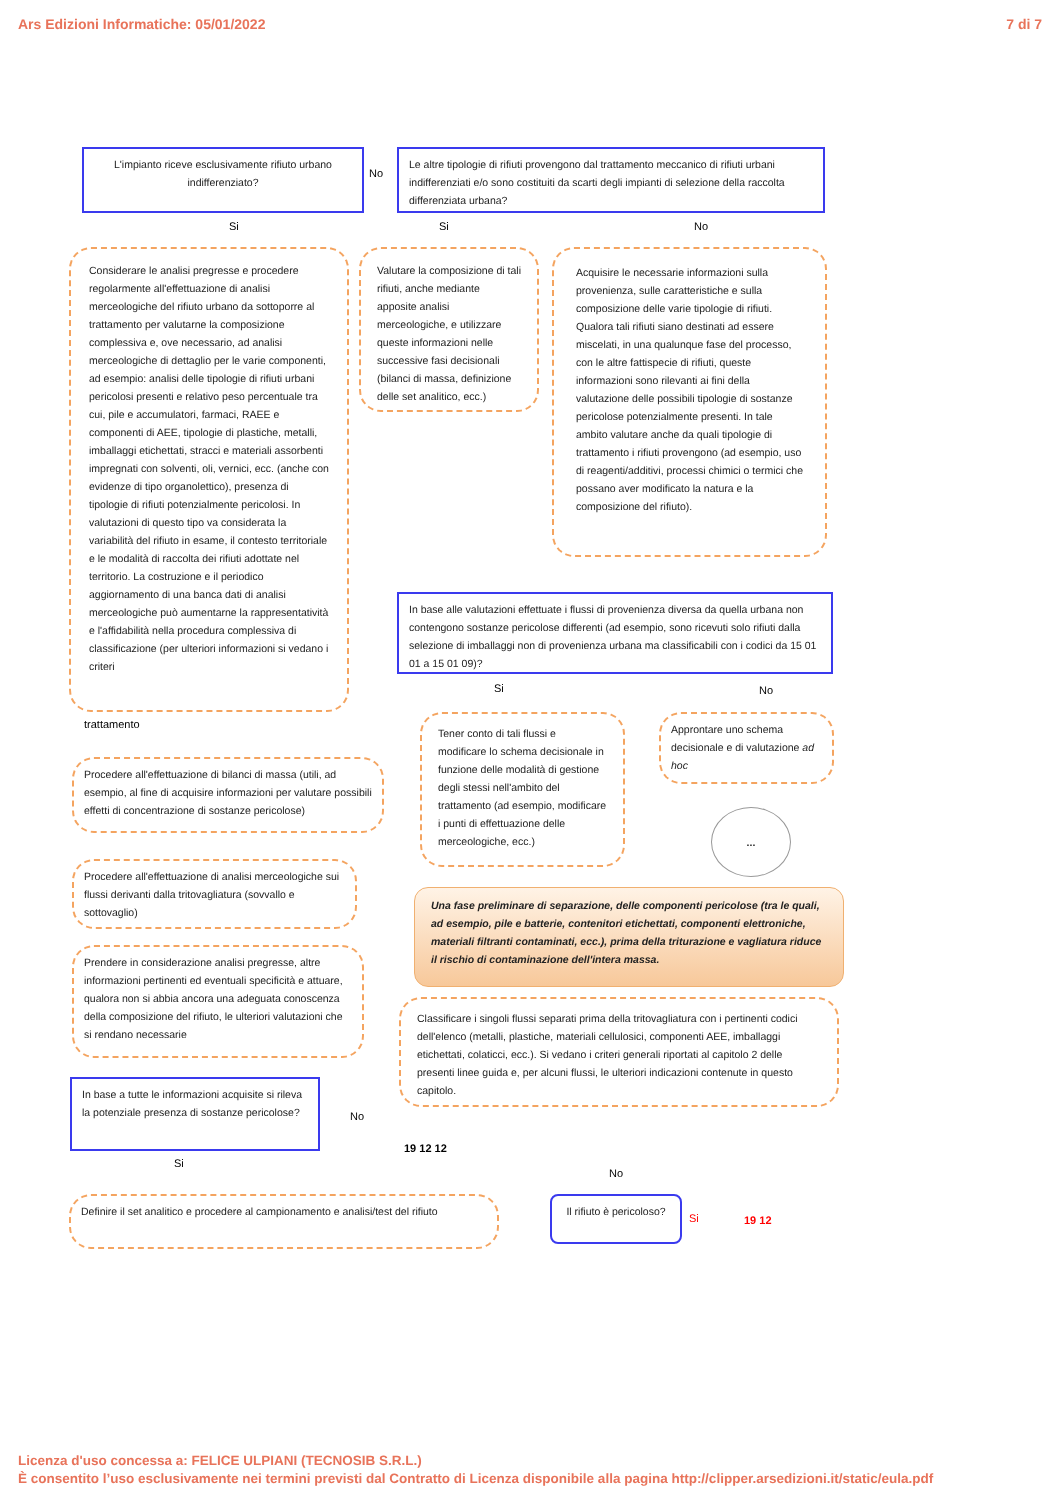Ars Edizioni Informatiche: 05/01/2022 7 di 7
L'impianto riceve esclusivamente rifiuto urbano indifferenziato?
No
Le altre tipologie di rifiuti provengono dal trattamento meccanico di rifiuti urbani indifferenziati e/o sono costituiti da scarti degli impianti di selezione della raccolta differenziata urbana?
Si Si No
Considerare le analisi pregresse e procedere regolarmente all'effettuazione di analisi merceologiche del rifiuto urbano da sottoporre al trattamento per valutarne la composizione complessiva e, ove necessario, ad analisi merceologiche di dettaglio per le varie componenti, ad esempio: analisi delle tipologie di rifiuti urbani pericolosi presenti e relativo peso percentuale tra cui, pile e accumulatori, farmaci, RAEE e componenti di AEE, tipologie di plastiche, metalli, imballaggi etichettati, stracci e materiali assorbenti impregnati con solventi, oli, vernici, ecc. (anche con evidenze di tipo organolettico), presenza di tipologie di rifiuti potenzialmente pericolosi. In valutazioni di questo tipo va considerata la variabilità del rifiuto in esame, il contesto territoriale e le modalità di raccolta dei rifiuti adottate nel territorio. La costruzione e il periodico aggiornamento di una banca dati di analisi merceologiche può aumentarne la rappresentatività e l'affidabilità nella procedura complessiva di classificazione (per ulteriori informazioni si vedano i criteri
Valutare la composizione di tali rifiuti, anche mediante apposite analisi merceologiche, e utilizzare queste informazioni nelle successive fasi decisionali (bilanci di massa, definizione delle set analitico, ecc.)
Acquisire le necessarie informazioni sulla provenienza, sulle caratteristiche e sulla composizione delle varie tipologie di rifiuti. Qualora tali rifiuti siano destinati ad essere miscelati, in una qualunque fase del processo, con le altre fattispecie di rifiuti, queste informazioni sono rilevanti ai fini della valutazione delle possibili tipologie di sostanze pericolose potenzialmente presenti. In tale ambito valutare anche da quali tipologie di trattamento i rifiuti provengono (ad esempio, uso di reagenti/additivi, processi chimici o termici che possano aver modificato la natura e la composizione del rifiuto).
In base alle valutazioni effettuate i flussi di provenienza diversa da quella urbana non contengono sostanze pericolose differenti (ad esempio, sono ricevuti solo rifiuti dalla selezione di imballaggi non di provenienza urbana ma classificabili con i codici da 15 01 01 a 15 01 09)?
trattamento
Si No
Procedere all'effettuazione di bilanci di massa (utili, ad esempio, al fine di acquisire informazioni per valutare possibili effetti di concentrazione di sostanze pericolose)
Tener conto di tali flussi e modificare lo schema decisionale in funzione delle modalità di gestione degli stessi nell'ambito del trattamento (ad esempio, modificare i punti di effettuazione delle merceologiche, ecc.)
Approntare uno schema decisionale e di valutazione ad hoc
...
Procedere all'effettuazione di analisi merceologiche sui flussi derivanti dalla tritovagliatura (sovvallo e sottovaglio)
Una fase preliminare di separazione, delle componenti pericolose (tra le quali, ad esempio, pile e batterie, contenitori etichettati, componenti elettroniche, materiali filtranti contaminati, ecc.), prima della triturazione e vagliatura riduce il rischio di contaminazione dell'intera massa.
Prendere in considerazione analisi pregresse, altre informazioni pertinenti ed eventuali specificità e attuare, qualora non si abbia ancora una adeguata conoscenza della composizione del rifiuto, le ulteriori valutazioni che si rendano necessarie
Classificare i singoli flussi separati prima della tritovagliatura con i pertinenti codici dell'elenco (metalli, plastiche, materiali cellulosici, componenti AEE, imballaggi etichettati, colaticci, ecc.). Si vedano i criteri generali riportati al capitolo 2 delle presenti linee guida e, per alcuni flussi, le ulteriori indicazioni contenute in questo capitolo.
In base a tutte le informazioni acquisite si rileva la potenziale presenza di sostanze pericolose?
No
19 12 12
No
Si
Definire il set analitico e procedere al campionamento e analisi/test del rifiuto
Il rifiuto è pericoloso?
Si 19 12
Licenza d'uso concessa a: FELICE ULPIANI (TECNOSIB S.R.L.)
È consentito l’uso esclusivamente nei termini previsti dal Contratto di Licenza disponibile alla pagina http://clipper.arsedizioni.it/static/eula.pdf